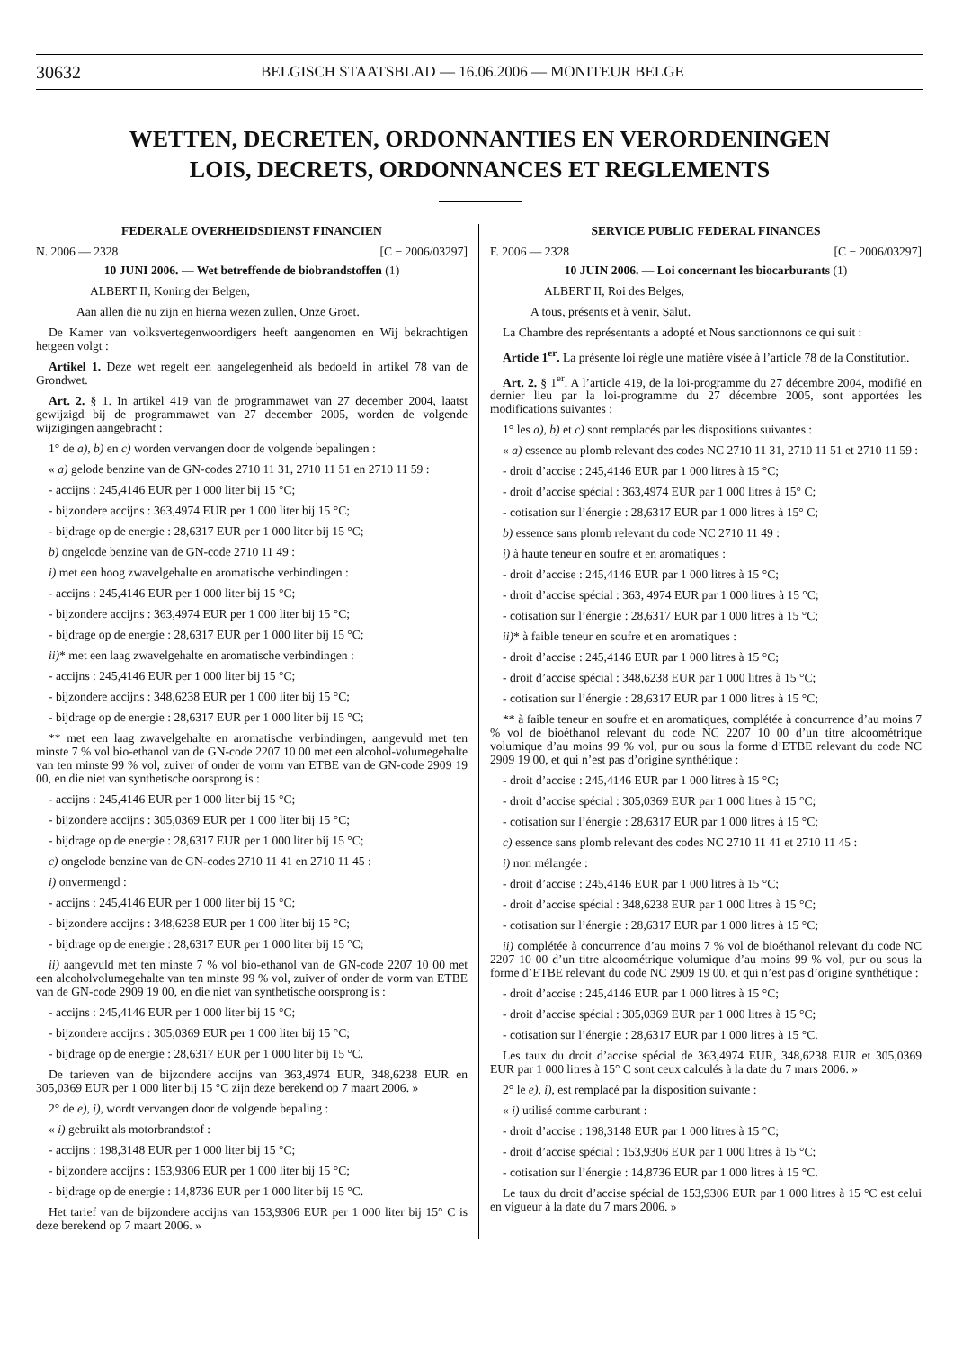30632 BELGISCH STAATSBLAD — 16.06.2006 — MONITEUR BELGE
WETTEN, DECRETEN, ORDONNANTIES EN VERORDENINGEN
LOIS, DECRETS, ORDONNANCES ET REGLEMENTS
FEDERALE OVERHEIDSDIENST FINANCIEN
N. 2006 — 2328 [C − 2006/03297]
10 JUNI 2006. — Wet betreffende de biobrandstoffen (1)
ALBERT II, Koning der Belgen,
Aan allen die nu zijn en hierna wezen zullen, Onze Groet.
De Kamer van volksvertegenwoordigers heeft aangenomen en Wij bekrachtigen hetgeen volgt :
Artikel 1. Deze wet regelt een aangelegenheid als bedoeld in artikel 78 van de Grondwet.
Art. 2. § 1. In artikel 419 van de programmawet van 27 december 2004, laatst gewijzigd bij de programmawet van 27 december 2005, worden de volgende wijzigingen aangebracht :
1° de a), b) en c) worden vervangen door de volgende bepalingen :
« a) gelode benzine van de GN-codes 2710 11 31, 2710 11 51 en 2710 11 59 :
- accijns : 245,4146 EUR per 1 000 liter bij 15 °C;
- bijzondere accijns : 363,4974 EUR per 1 000 liter bij 15 °C;
- bijdrage op de energie : 28,6317 EUR per 1 000 liter bij 15 °C;
b) ongelode benzine van de GN-code 2710 11 49 :
i) met een hoog zwavelgehalte en aromatische verbindingen :
- accijns : 245,4146 EUR per 1 000 liter bij 15 °C;
- bijzondere accijns : 363,4974 EUR per 1 000 liter bij 15 °C;
- bijdrage op de energie : 28,6317 EUR per 1 000 liter bij 15 °C;
ii)* met een laag zwavelgehalte en aromatische verbindingen :
- accijns : 245,4146 EUR per 1 000 liter bij 15 °C;
- bijzondere accijns : 348,6238 EUR per 1 000 liter bij 15 °C;
- bijdrage op de energie : 28,6317 EUR per 1 000 liter bij 15 °C;
** met een laag zwavelgehalte en aromatische verbindingen, aangevuld met ten minste 7 % vol bio-ethanol van de GN-code 2207 10 00 met een alcohol-volumegehalte van ten minste 99 % vol, zuiver of onder de vorm van ETBE van de GN-code 2909 19 00, en die niet van synthetische oorsprong is :
- accijns : 245,4146 EUR per 1 000 liter bij 15 °C;
- bijzondere accijns : 305,0369 EUR per 1 000 liter bij 15 °C;
- bijdrage op de energie : 28,6317 EUR per 1 000 liter bij 15 °C;
c) ongelode benzine van de GN-codes 2710 11 41 en 2710 11 45 :
i) onvermengd :
- accijns : 245,4146 EUR per 1 000 liter bij 15 °C;
- bijzondere accijns : 348,6238 EUR per 1 000 liter bij 15 °C;
- bijdrage op de energie : 28,6317 EUR per 1 000 liter bij 15 °C;
ii) aangevuld met ten minste 7 % vol bio-ethanol van de GN-code 2207 10 00 met een alcoholvolumegehalte van ten minste 99 % vol, zuiver of onder de vorm van ETBE van de GN-code 2909 19 00, en die niet van synthetische oorsprong is :
- accijns : 245,4146 EUR per 1 000 liter bij 15 °C;
- bijzondere accijns : 305,0369 EUR per 1 000 liter bij 15 °C;
- bijdrage op de energie : 28,6317 EUR per 1 000 liter bij 15 °C.
De tarieven van de bijzondere accijns van 363,4974 EUR, 348,6238 EUR en 305,0369 EUR per 1 000 liter bij 15 °C zijn deze berekend op 7 maart 2006. »
2° de e), i), wordt vervangen door de volgende bepaling :
« i) gebruikt als motorbrandstof :
- accijns : 198,3148 EUR per 1 000 liter bij 15 °C;
- bijzondere accijns : 153,9306 EUR per 1 000 liter bij 15 °C;
- bijdrage op de energie : 14,8736 EUR per 1 000 liter bij 15 °C.
Het tarief van de bijzondere accijns van 153,9306 EUR per 1 000 liter bij 15° C is deze berekend op 7 maart 2006. »
SERVICE PUBLIC FEDERAL FINANCES
F. 2006 — 2328 [C − 2006/03297]
10 JUIN 2006. — Loi concernant les biocarburants (1)
ALBERT II, Roi des Belges,
A tous, présents et à venir, Salut.
La Chambre des représentants a adopté et Nous sanctionnons ce qui suit :
Article 1<sup>er</sup>. La présente loi règle une matière visée à l’article 78 de la Constitution.
Art. 2. § 1<sup>er</sup>. A l’article 419, de la loi-programme du 27 décembre 2004, modifié en dernier lieu par la loi-programme du 27 décembre 2005, sont apportées les modifications suivantes :
1° les a), b) et c) sont remplacés par les dispositions suivantes :
« a) essence au plomb relevant des codes NC 2710 11 31, 2710 11 51 et 2710 11 59 :
- droit d’accise : 245,4146 EUR par 1 000 litres à 15 °C;
- droit d’accise spécial : 363,4974 EUR par 1 000 litres à 15° C;
- cotisation sur l’énergie : 28,6317 EUR par 1 000 litres à 15° C;
b) essence sans plomb relevant du code NC 2710 11 49 :
i) à haute teneur en soufre et en aromatiques :
- droit d’accise : 245,4146 EUR par 1 000 litres à 15 °C;
- droit d’accise spécial : 363, 4974 EUR par 1 000 litres à 15 °C;
- cotisation sur l’énergie : 28,6317 EUR par 1 000 litres à 15 °C;
ii)* à faible teneur en soufre et en aromatiques :
- droit d’accise : 245,4146 EUR par 1 000 litres à 15 °C;
- droit d’accise spécial : 348,6238 EUR par 1 000 litres à 15 °C;
- cotisation sur l’énergie : 28,6317 EUR par 1 000 litres à 15 °C;
** à faible teneur en soufre et en aromatiques, complétée à concurrence d’au moins 7 % vol de bioéthanol relevant du code NC 2207 10 00 d’un titre alcoométrique volumique d’au moins 99 % vol, pur ou sous la forme d’ETBE relevant du code NC 2909 19 00, et qui n’est pas d’origine synthétique :
- droit d’accise : 245,4146 EUR par 1 000 litres à 15 °C;
- droit d’accise spécial : 305,0369 EUR par 1 000 litres à 15 °C;
- cotisation sur l’énergie : 28,6317 EUR par 1 000 litres à 15 °C;
c) essence sans plomb relevant des codes NC 2710 11 41 et 2710 11 45 :
i) non mélangée :
- droit d’accise : 245,4146 EUR par 1 000 litres à 15 °C;
- droit d’accise spécial : 348,6238 EUR par 1 000 litres à 15 °C;
- cotisation sur l’énergie : 28,6317 EUR par 1 000 litres à 15 °C;
ii) complétée à concurrence d’au moins 7 % vol de bioéthanol relevant du code NC 2207 10 00 d’un titre alcoométrique volumique d’au moins 99 % vol, pur ou sous la forme d’ETBE relevant du code NC 2909 19 00, et qui n’est pas d’origine synthétique :
- droit d’accise : 245,4146 EUR par 1 000 litres à 15 °C;
- droit d’accise spécial : 305,0369 EUR par 1 000 litres à 15 °C;
- cotisation sur l’énergie : 28,6317 EUR par 1 000 litres à 15 °C.
Les taux du droit d’accise spécial de 363,4974 EUR, 348,6238 EUR et 305,0369 EUR par 1 000 litres à 15° C sont ceux calculés à la date du 7 mars 2006. »
2° le e), i), est remplacé par la disposition suivante :
« i) utilisé comme carburant :
- droit d’accise : 198,3148 EUR par 1 000 litres à 15 °C;
- droit d’accise spécial : 153,9306 EUR par 1 000 litres à 15 °C;
- cotisation sur l’énergie : 14,8736 EUR par 1 000 litres à 15 °C.
Le taux du droit d’accise spécial de 153,9306 EUR par 1 000 litres à 15 °C est celui en vigueur à la date du 7 mars 2006. »